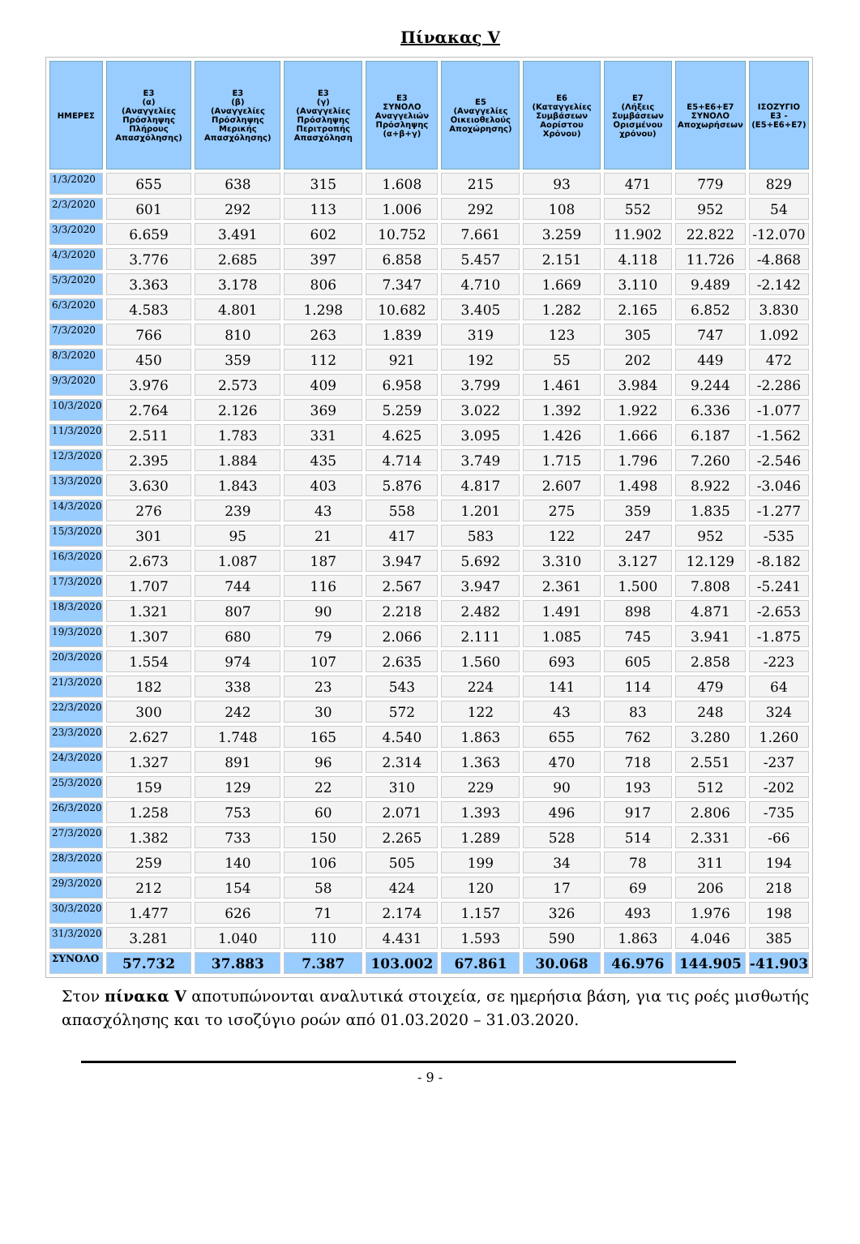Πίνακας V
| ΗΜΕΡΕΣ | Ε3 (α) (Αναγγελίες Πρόσληψης Πλήρους Απασχόλησης) | Ε3 (β) (Αναγγελίες Πρόσληψης Μερικής Απασχόλησης) | Ε3 (γ) (Αναγγελίες Πρόσληψης Περιτροπής Απασχόληση | Ε3 ΣΥΝΟΛΟ Αναγγελιών Πρόσληψης (α+β+γ) | Ε5 (Αναγγελίες Οικειοθελούς Αποχώρησης) | Ε6 (Καταγγελίες Συμβάσεων Αορίστου Χρόνου) | Ε7 (Λήξεις Συμβάσεων Ορισμένου χρόνου) | Ε5+Ε6+Ε7 ΣΥΝΟΛΟ Αποχωρήσεων | ΙΣΟΖΥΓΙΟ Ε3 - (Ε5+Ε6+Ε7) |
| --- | --- | --- | --- | --- | --- | --- | --- | --- | --- |
| 1/3/2020 | 655 | 638 | 315 | 1.608 | 215 | 93 | 471 | 779 | 829 |
| 2/3/2020 | 601 | 292 | 113 | 1.006 | 292 | 108 | 552 | 952 | 54 |
| 3/3/2020 | 6.659 | 3.491 | 602 | 10.752 | 7.661 | 3.259 | 11.902 | 22.822 | -12.070 |
| 4/3/2020 | 3.776 | 2.685 | 397 | 6.858 | 5.457 | 2.151 | 4.118 | 11.726 | -4.868 |
| 5/3/2020 | 3.363 | 3.178 | 806 | 7.347 | 4.710 | 1.669 | 3.110 | 9.489 | -2.142 |
| 6/3/2020 | 4.583 | 4.801 | 1.298 | 10.682 | 3.405 | 1.282 | 2.165 | 6.852 | 3.830 |
| 7/3/2020 | 766 | 810 | 263 | 1.839 | 319 | 123 | 305 | 747 | 1.092 |
| 8/3/2020 | 450 | 359 | 112 | 921 | 192 | 55 | 202 | 449 | 472 |
| 9/3/2020 | 3.976 | 2.573 | 409 | 6.958 | 3.799 | 1.461 | 3.984 | 9.244 | -2.286 |
| 10/3/2020 | 2.764 | 2.126 | 369 | 5.259 | 3.022 | 1.392 | 1.922 | 6.336 | -1.077 |
| 11/3/2020 | 2.511 | 1.783 | 331 | 4.625 | 3.095 | 1.426 | 1.666 | 6.187 | -1.562 |
| 12/3/2020 | 2.395 | 1.884 | 435 | 4.714 | 3.749 | 1.715 | 1.796 | 7.260 | -2.546 |
| 13/3/2020 | 3.630 | 1.843 | 403 | 5.876 | 4.817 | 2.607 | 1.498 | 8.922 | -3.046 |
| 14/3/2020 | 276 | 239 | 43 | 558 | 1.201 | 275 | 359 | 1.835 | -1.277 |
| 15/3/2020 | 301 | 95 | 21 | 417 | 583 | 122 | 247 | 952 | -535 |
| 16/3/2020 | 2.673 | 1.087 | 187 | 3.947 | 5.692 | 3.310 | 3.127 | 12.129 | -8.182 |
| 17/3/2020 | 1.707 | 744 | 116 | 2.567 | 3.947 | 2.361 | 1.500 | 7.808 | -5.241 |
| 18/3/2020 | 1.321 | 807 | 90 | 2.218 | 2.482 | 1.491 | 898 | 4.871 | -2.653 |
| 19/3/2020 | 1.307 | 680 | 79 | 2.066 | 2.111 | 1.085 | 745 | 3.941 | -1.875 |
| 20/3/2020 | 1.554 | 974 | 107 | 2.635 | 1.560 | 693 | 605 | 2.858 | -223 |
| 21/3/2020 | 182 | 338 | 23 | 543 | 224 | 141 | 114 | 479 | 64 |
| 22/3/2020 | 300 | 242 | 30 | 572 | 122 | 43 | 83 | 248 | 324 |
| 23/3/2020 | 2.627 | 1.748 | 165 | 4.540 | 1.863 | 655 | 762 | 3.280 | 1.260 |
| 24/3/2020 | 1.327 | 891 | 96 | 2.314 | 1.363 | 470 | 718 | 2.551 | -237 |
| 25/3/2020 | 159 | 129 | 22 | 310 | 229 | 90 | 193 | 512 | -202 |
| 26/3/2020 | 1.258 | 753 | 60 | 2.071 | 1.393 | 496 | 917 | 2.806 | -735 |
| 27/3/2020 | 1.382 | 733 | 150 | 2.265 | 1.289 | 528 | 514 | 2.331 | -66 |
| 28/3/2020 | 259 | 140 | 106 | 505 | 199 | 34 | 78 | 311 | 194 |
| 29/3/2020 | 212 | 154 | 58 | 424 | 120 | 17 | 69 | 206 | 218 |
| 30/3/2020 | 1.477 | 626 | 71 | 2.174 | 1.157 | 326 | 493 | 1.976 | 198 |
| 31/3/2020 | 3.281 | 1.040 | 110 | 4.431 | 1.593 | 590 | 1.863 | 4.046 | 385 |
| ΣΥΝΟΛΟ | 57.732 | 37.883 | 7.387 | 103.002 | 67.861 | 30.068 | 46.976 | 144.905 | -41.903 |
Στον πίνακα V αποτυπώνονται αναλυτικά στοιχεία, σε ημερήσια βάση, για τις ροές μισθωτής απασχόλησης και το ισοζύγιο ροών από 01.03.2020 – 31.03.2020.
- 9 -